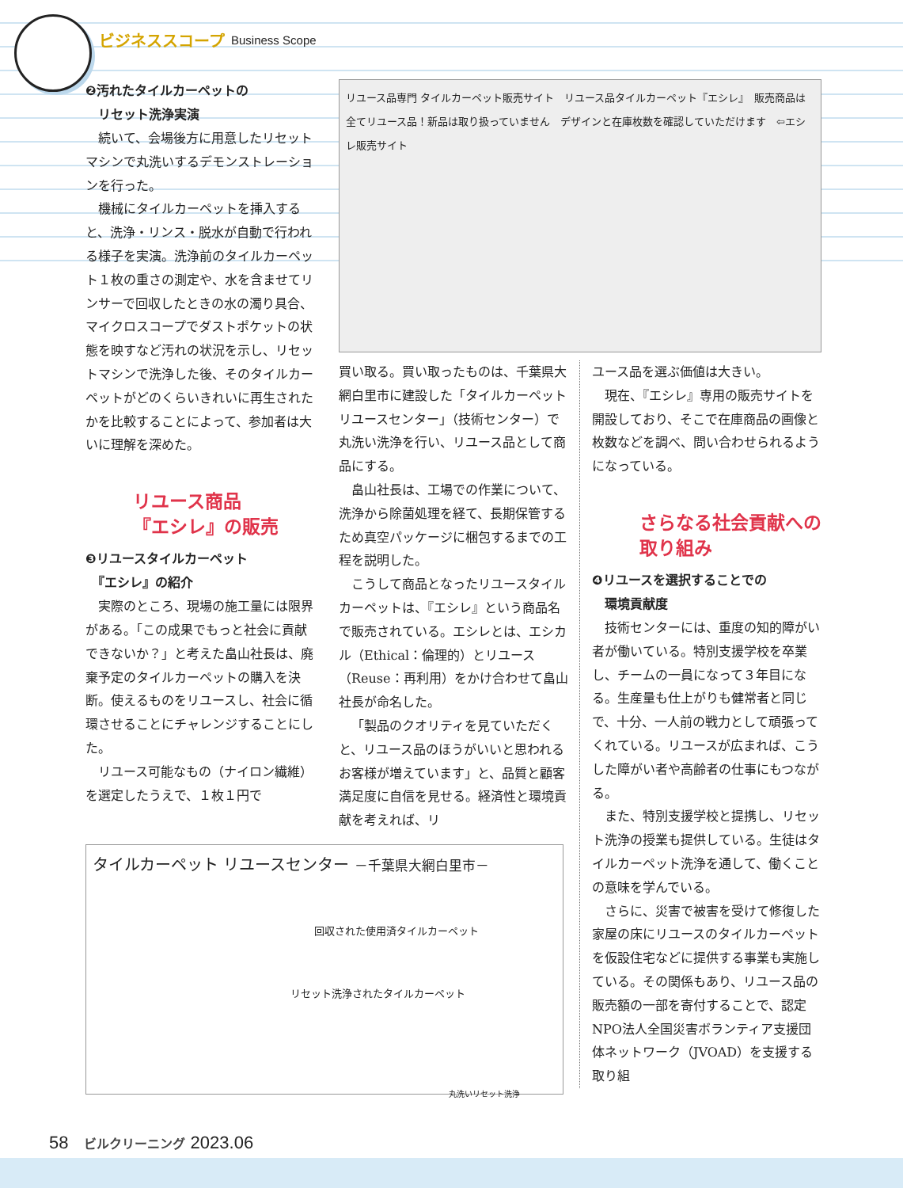ビジネススコープ Business Scope
❷汚れたタイルカーペットの
　リセット洗浄実演
続いて、会場後方に用意したリセットマシンで丸洗いするデモンストレーションを行った。
機械にタイルカーペットを挿入すると、洗浄・リンス・脱水が自動で行われる様子を実演。洗浄前のタイルカーペット１枚の重さの測定や、水を含ませてリンサーで回収したときの水の濁り具合、マイクロスコープでダストポケットの状態を映すなど汚れの状況を示し、リセットマシンで洗浄した後、そのタイルカーペットがどのくらいきれいに再生されたかを比較することによって、参加者は大いに理解を深めた。
リユース商品
『エシレ』の販売
❸リユースタイルカーペット
　『エシレ』の紹介
実際のところ、現場の施工量には限界がある。「この成果でもっと社会に貢献できないか？」と考えた畠山社長は、廃棄予定のタイルカーペットの購入を決断。使えるものをリユースし、社会に循環させることにチャレンジすることにした。
リユース可能なもの（ナイロン繊維）を選定したうえで、１枚１円で
リユース品専門 タイルカーペット販売サイト　リユース品タイルカーペット『エシレ』　販売商品は全てリユース品！新品は取り扱っていません　デザインと在庫枚数を確認していただけます　⇦エシレ販売サイト
買い取る。買い取ったものは、千葉県大網白里市に建設した「タイルカーペットリユースセンター」（技術センター）で丸洗い洗浄を行い、リユース品として商品にする。
畠山社長は、工場での作業について、洗浄から除菌処理を経て、長期保管するため真空パッケージに梱包するまでの工程を説明した。
こうして商品となったリユースタイルカーペットは、『エシレ』という商品名で販売されている。エシレとは、エシカル（Ethical：倫理的）とリユース（Reuse：再利用）をかけ合わせて畠山社長が命名した。
「製品のクオリティを見ていただくと、リユース品のほうがいいと思われるお客様が増えています」と、品質と顧客満足度に自信を見せる。経済性と環境貢献を考えれば、リ
ユース品を選ぶ価値は大きい。
現在、『エシレ』専用の販売サイトを開設しており、そこで在庫商品の画像と枚数などを調べ、問い合わせられるようになっている。
さらなる社会貢献への
取り組み
❹リユースを選択することでの
　環境貢献度
技術センターには、重度の知的障がい者が働いている。特別支援学校を卒業し、チームの一員になって３年目になる。生産量も仕上がりも健常者と同じで、十分、一人前の戦力として頑張ってくれている。リユースが広まれば、こうした障がい者や高齢者の仕事にもつながる。
また、特別支援学校と提携し、リセット洗浄の授業も提供している。生徒はタイルカーペット洗浄を通して、働くことの意味を学んでいる。
さらに、災害で被害を受けて修復した家屋の床にリユースのタイルカーペットを仮設住宅などに提供する事業も実施している。その関係もあり、リユース品の販売額の一部を寄付することで、認定NPO法人全国災害ボランティア支援団体ネットワーク（JVOAD）を支援する取り組
タイルカーペット リユースセンター －千葉県大網白里市－
回収された使用済タイルカーペット
リセット洗浄されたタイルカーペット
丸洗いリセット洗浄
58 ビルクリーニング 2023.06